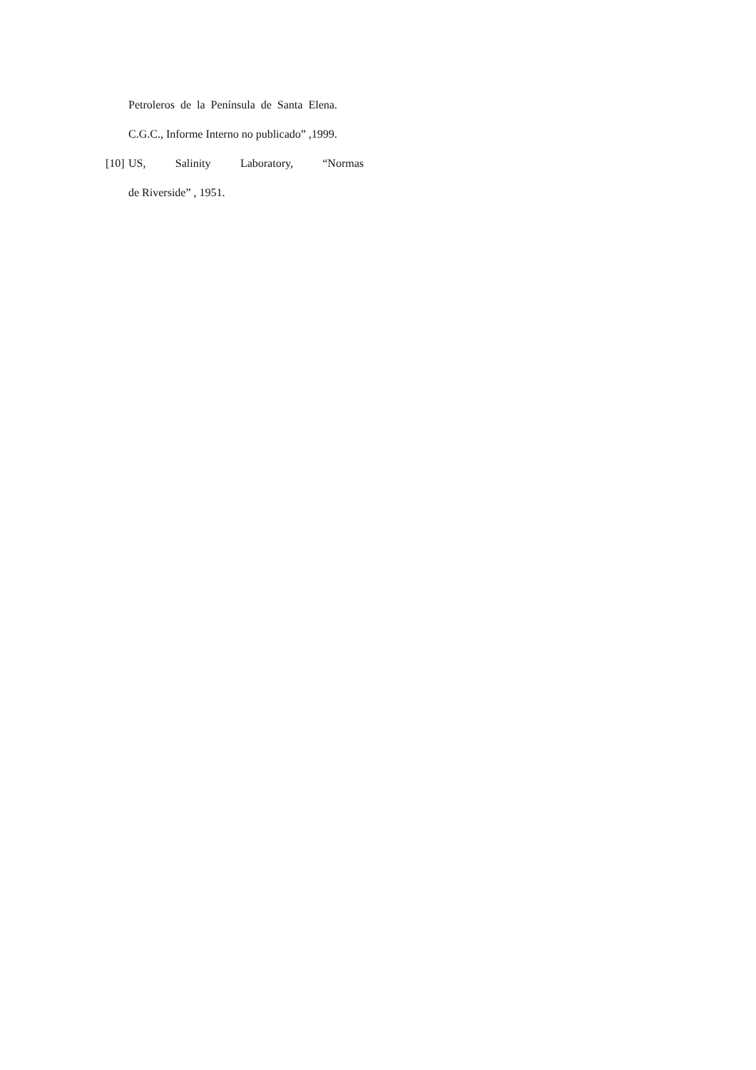Petroleros de la Península de Santa Elena.
C.G.C., Informe Interno no publicado” ,1999.
[10]
US, Salinity Laboratory, “Normas
de Riverside” , 1951.